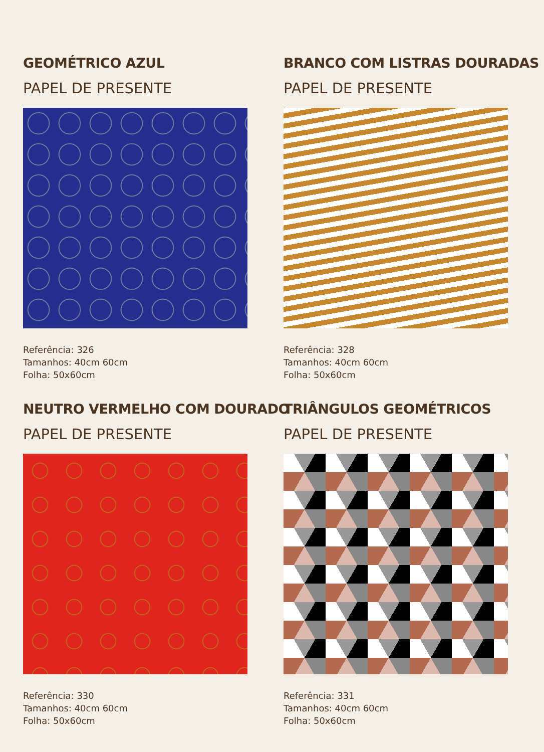GEOMÉTRICO AZUL
PAPEL DE PRESENTE
Referência: 326
Tamanhos: 40cm 60cm
Folha: 50x60cm
BRANCO COM LISTRAS DOURADAS
PAPEL DE PRESENTE
Referência: 328
Tamanhos: 40cm 60cm
Folha: 50x60cm
NEUTRO VERMELHO COM DOURADO
PAPEL DE PRESENTE
Referência: 330
Tamanhos: 40cm 60cm
Folha: 50x60cm
TRIÂNGULOS GEOMÉTRICOS
PAPEL DE PRESENTE
Referência: 331
Tamanhos: 40cm 60cm
Folha: 50x60cm